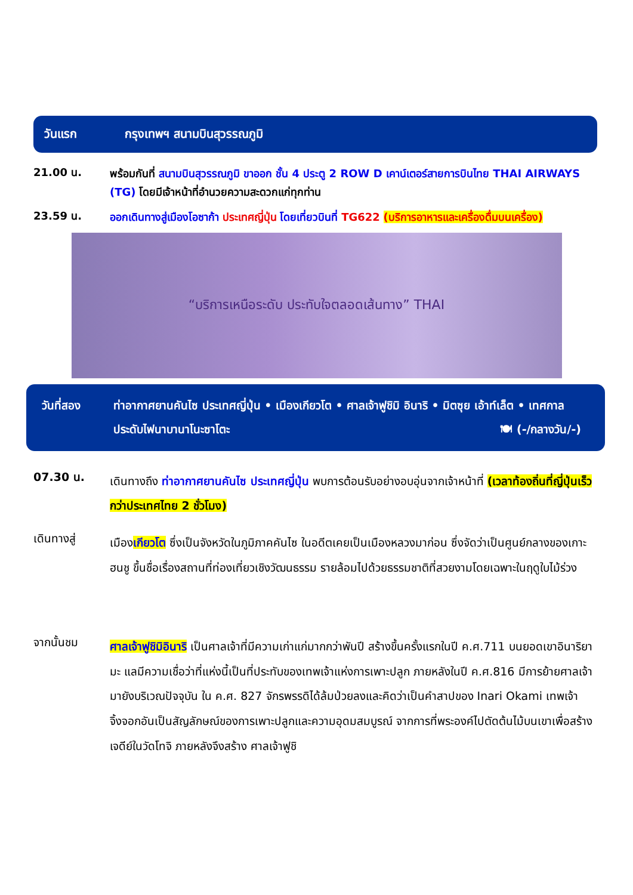วันแรก กรุงเทพฯ สนามบินสุวรรณภูมิ
21.00 น.
พร้อมกันที่ สนามบินสุวรรณภูมิ ขาออก ชั้น 4 ประตู 2 ROW D เคาน์เตอร์สายการบินไทย THAI AIRWAYS (TG) โดยมีเจ้าหน้าที่อำนวยความสะดวกแก่ทุกท่าน
23.59 น.
ออกเดินทางสู่เมืองโอซาก้า ประเทศญี่ปุ่น โดยเที่ยวบินที่ TG622 (บริการอาหารและเครื่องดื่มบนเครื่อง)
“บริการเหนือระดับ ประทับใจตลอดเส้นทาง” THAI
วันที่สอง ท่าอากาศยานคันไซ ประเทศญี่ปุ่น • เมืองเกียวโต • ศาลเจ้าฟูชิมิ อินาริ • มิตซุย เอ้าท์เล็ต • เทศกาลประดับไฟนาบานาโนะซาโตะ 🍽 (-/กลางวัน/-)
07.30 น.
เดินทางถึง ท่าอากาศยานคันไซ ประเทศญี่ปุ่น พบการต้อนรับอย่างอบอุ่นจากเจ้าหน้าที่ (เวลาท้องถิ่นที่ญี่ปุ่นเร็วกว่าประเทศไทย 2 ชั่วโมง)
เดินทางสู่
เมืองเกียวโต ซึ่งเป็นจังหวัดในภูมิภาคคันไซ ในอดีตเคยเป็นเมืองหลวงมาก่อน ซึ่งจัดว่าเป็นศูนย์กลางของเกาะฮนชู ขึ้นชื่อเรื่องสถานที่ท่องเที่ยวเชิงวัฒนธรรม รายล้อมไปด้วยธรรมชาติที่สวยงามโดยเฉพาะในฤดูใบไม้ร่วง
จากนั้นชม
ศาลเจ้าฟูชิมิอินาริ เป็นศาลเจ้าที่มีความเก่าแก่มากกว่าพันปี สร้างขึ้นครั้งแรกในปี ค.ศ.711 บนยอดเขาอินาริยามะ แลมีความเชื่อว่าที่แห่งนี้เป็นที่ประทับของเทพเจ้าแห่งการเพาะปลูก ภายหลังในปี ค.ศ.816 มีการย้ายศาลเจ้ามายังบริเวณปัจจุบัน ใน ค.ศ. 827 จักรพรรดิได้ล้มป่วยลงและคิดว่าเป็นคำสาปของ Inari Okami เทพเจ้าจิ้งจอกอันเป็นสัญลักษณ์ของการเพาะปลูกและความอุดมสมบูรณ์ จากการที่พระองค์ไปตัดต้นไม้บนเขาเพื่อสร้างเจดีย์ในวัดโทจิ ภายหลังจึงสร้าง ศาลเจ้าฟูชิ